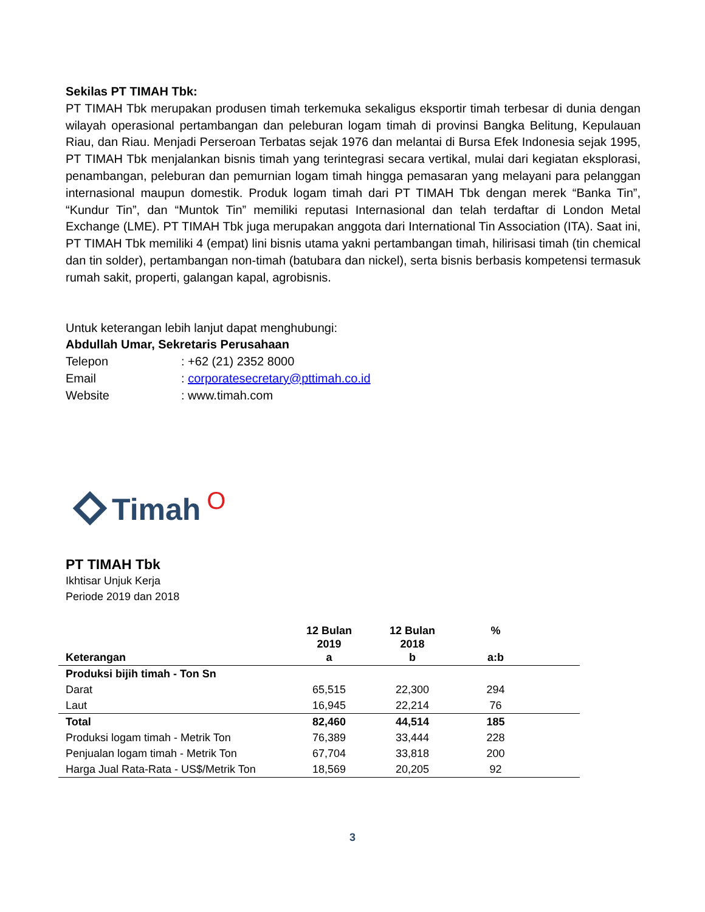Sekilas PT TIMAH Tbk:
PT TIMAH Tbk merupakan produsen timah terkemuka sekaligus eksportir timah terbesar di dunia dengan wilayah operasional pertambangan dan peleburan logam timah di provinsi Bangka Belitung, Kepulauan Riau, dan Riau. Menjadi Perseroan Terbatas sejak 1976 dan melantai di Bursa Efek Indonesia sejak 1995, PT TIMAH Tbk menjalankan bisnis timah yang terintegrasi secara vertikal, mulai dari kegiatan eksplorasi, penambangan, peleburan dan pemurnian logam timah hingga pemasaran yang melayani para pelanggan internasional maupun domestik. Produk logam timah dari PT TIMAH Tbk dengan merek “Banka Tin”, “Kundur Tin”, dan “Muntok Tin” memiliki reputasi Internasional dan telah terdaftar di London Metal Exchange (LME). PT TIMAH Tbk juga merupakan anggota dari International Tin Association (ITA). Saat ini, PT TIMAH Tbk memiliki 4 (empat) lini bisnis utama yakni pertambangan timah, hilirisasi timah (tin chemical dan tin solder), pertambangan non-timah (batubara dan nickel), serta bisnis berbasis kompetensi termasuk rumah sakit, properti, galangan kapal, agrobisnis.
Untuk keterangan lebih lanjut dapat menghubungi:
Abdullah Umar, Sekretaris Perusahaan
| Telepon | : +62 (21) 2352 8000 |
| Email | : corporatesecretary@pttimah.co.id |
| Website | : www.timah.com |
Timah O
PT TIMAH Tbk
Ikhtisar Unjuk Kerja
Periode 2019 dan 2018
| Keterangan | 12 Bulan 2019 a | 12 Bulan 2018 b | % a:b | |
| --- | --- | --- | --- | --- |
| Produksi bijih timah - Ton Sn | | | | |
| Darat | 65,515 | 22,300 | 294 | |
| Laut | 16,945 | 22,214 | 76 | |
| Total | 82,460 | 44,514 | 185 | |
| Produksi logam timah - Metrik Ton | 76,389 | 33,444 | 228 | |
| Penjualan logam timah - Metrik Ton | 67,704 | 33,818 | 200 | |
| Harga Jual Rata-Rata - US$/Metrik Ton | 18,569 | 20,205 | 92 | |
3